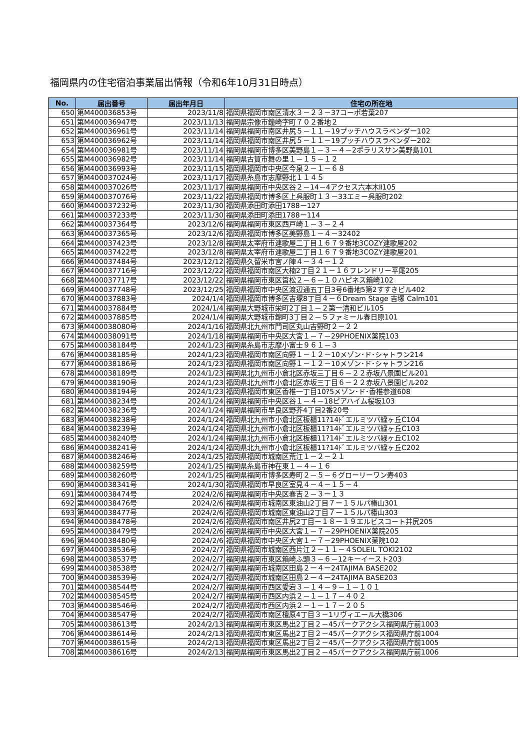福岡県内の住宅宿泊事業届出情報（令和6年10月31日時点）
| No. | 届出番号 | 届出年月日 | 住宅の所在地 |
| --- | --- | --- | --- |
| 650 | 第M400036853号 | 2023/11/8 | 福岡県福岡市南区清水３－２３－37コーポ若葉207 |
| 651 | 第M400036947号 | 2023/11/13 | 福岡県宗像市鐘崎字町７０２番地２ |
| 652 | 第M400036961号 | 2023/11/14 | 福岡県福岡市南区井尻５－１１－19プッチハウスラベンダー102 |
| 653 | 第M400036962号 | 2023/11/14 | 福岡県福岡市南区井尻５－１１－19プッチハウスラベンダー202 |
| 654 | 第M400036981号 | 2023/11/14 | 福岡県福岡市博多区美野島１－３－４－2ポラリスサン美野島101 |
| 655 | 第M400036982号 | 2023/11/14 | 福岡県古賀市舞の里１－１５－１２ |
| 656 | 第M400036993号 | 2023/11/15 | 福岡県福岡市中央区今泉２－１－６８ |
| 657 | 第M400037024号 | 2023/11/17 | 福岡県糸島市志摩野北１１４５ |
| 658 | 第M400037026号 | 2023/11/17 | 福岡県福岡市中央区谷２－14－4アクセス六本木Ⅱ105 |
| 659 | 第M400037076号 | 2023/11/22 | 福岡県福岡市博多区上呉服町１３－33エミー呉服町202 |
| 660 | 第M400037232号 | 2023/11/30 | 福岡県添田町添田1788ー127 |
| 661 | 第M400037233号 | 2023/11/30 | 福岡県添田町添田1788ー114 |
| 662 | 第M400037364号 | 2023/12/6 | 福岡県福岡市東区西戸崎１－３－２４ |
| 663 | 第M400037365号 | 2023/12/6 | 福岡県福岡市博多区美野島１－４－32402 |
| 664 | 第M400037423号 | 2023/12/8 | 福岡県太宰府市連歌屋二丁目１６７９番地3COZY連歌屋202 |
| 665 | 第M400037422号 | 2023/12/8 | 福岡県太宰府市連歌屋二丁目１６７９番地3COZY連歌屋201 |
| 666 | 第M400037484号 | 2023/12/12 | 福岡県久留米市宮ノ陣４－３４－１２ |
| 667 | 第M400037716号 | 2023/12/22 | 福岡県福岡市南区大楠2丁目２１－１６フレンドリー平尾205 |
| 668 | 第M400037717号 | 2023/12/22 | 福岡県福岡市東区筥松２－６－１０ハピネス箱崎102 |
| 669 | 第M400037748号 | 2023/12/25 | 福岡県福岡市中央区渡辺通五丁目3号6番地5第2すすきビル402 |
| 670 | 第M400037883号 | 2024/1/4 | 福岡県福岡市博多区吉塚8丁目４－６Dream Stage 吉塚 Calm101 |
| 671 | 第M400037884号 | 2024/1/4 | 福岡県大野城市栄町2丁目１－２第一清和ビル105 |
| 672 | 第M400037885号 | 2024/1/4 | 福岡県大野城市錦町3丁目２－５ファミール春日原101 |
| 673 | 第M400038080号 | 2024/1/16 | 福岡県北九州市門司区丸山吉野町２－２２ |
| 674 | 第M400038091号 | 2024/1/18 | 福岡県福岡市中央区大宮１－７－29PHOENIX薬院103 |
| 675 | 第M400038184号 | 2024/1/23 | 福岡県糸島市志摩小富士９６１－３ |
| 676 | 第M400038185号 | 2024/1/23 | 福岡県福岡市南区向野１－１２－10メゾン･ド･シャトラン214 |
| 677 | 第M400038186号 | 2024/1/23 | 福岡県福岡市南区向野１－１２－10メゾン･ド･シャトラン216 |
| 678 | 第M400038189号 | 2024/1/23 | 福岡県北九州市小倉北区赤坂三丁目６－２２赤坂八景園ビル201 |
| 679 | 第M400038190号 | 2024/1/23 | 福岡県北九州市小倉北区赤坂三丁目６－２２赤坂八景園ビル202 |
| 680 | 第M400038194号 | 2024/1/23 | 福岡県福岡市東区香椎一丁目10?5メゾン･ド･香椎参道608 |
| 681 | 第M400038234号 | 2024/1/24 | 福岡県福岡市中央区谷１－４－18ピアハイム桜坂103 |
| 682 | 第M400038236号 | 2024/1/24 | 福岡県福岡市早良区野芥4丁目2番20号 |
| 683 | 第M400038238号 | 2024/1/24 | 福岡県北九州市小倉北区板櫃11?14ﾄﾞエルミツバ緑ヶ丘C104 |
| 684 | 第M400038239号 | 2024/1/24 | 福岡県北九州市小倉北区板櫃11?14ﾄﾞエルミツバ緑ヶ丘C103 |
| 685 | 第M400038240号 | 2024/1/24 | 福岡県北九州市小倉北区板櫃11?14ﾄﾞエルミツバ緑ヶ丘C102 |
| 686 | 第M400038241号 | 2024/1/24 | 福岡県北九州市小倉北区板櫃11?14ﾄﾞエルミツバ緑ヶ丘C202 |
| 687 | 第M400038246号 | 2024/1/25 | 福岡県福岡市城南区荒江１－２－２１ |
| 688 | 第M400038259号 | 2024/1/25 | 福岡県糸島市神在東１－４－１６ |
| 689 | 第M400038260号 | 2024/1/25 | 福岡県福岡市博多区寿町２－５－６グローリーワン寿403 |
| 690 | 第M400038341号 | 2024/1/30 | 福岡県福岡市早良区室見４－４－１５－４ |
| 691 | 第M400038474号 | 2024/2/6 | 福岡県福岡市中央区春吉２－３ー１３ |
| 692 | 第M400038476号 | 2024/2/6 | 福岡県福岡市城南区東油山2丁目７ー１５ルパ椿山301 |
| 693 | 第M400038477号 | 2024/2/6 | 福岡県福岡市城南区東油山2丁目７ー１５ルパ椿山303 |
| 694 | 第M400038478号 | 2024/2/6 | 福岡県福岡市南区井尻2丁目ー１８ー１９エルビスコート井尻205 |
| 695 | 第M400038479号 | 2024/2/6 | 福岡県福岡市中央区大宮１－７－29PHOENIX薬院205 |
| 696 | 第M400038480号 | 2024/2/6 | 福岡県福岡市中央区大宮１－７－29PHOENIX薬院102 |
| 697 | 第M400038536号 | 2024/2/7 | 福岡県福岡市城南区西片江２－１１－４SOLEIL TOKI2102 |
| 698 | 第M400038537号 | 2024/2/7 | 福岡県福岡市東区箱崎ふ頭３－６－12キーイースト203 |
| 699 | 第M400038538号 | 2024/2/7 | 福岡県福岡市城南区田島２ー４ー24TAJIMA BASE202 |
| 700 | 第M400038539号 | 2024/2/7 | 福岡県福岡市城南区田島２ー４ー24TAJIMA BASE203 |
| 701 | 第M400038544号 | 2024/2/7 | 福岡県福岡市西区愛宕３－１４－９－１－１０１ |
| 702 | 第M400038545号 | 2024/2/7 | 福岡県福岡市西区内浜２－１－１７－４０２ |
| 703 | 第M400038546号 | 2024/2/7 | 福岡県福岡市西区内浜２－１－１７－２０５ |
| 704 | 第M400038547号 | 2024/2/7 | 福岡県福岡市南区檀原4丁目３－1リヴィエール大橋306 |
| 705 | 第M400038613号 | 2024/2/13 | 福岡県福岡市東区馬出2丁目２－45パークアクシス福岡県庁前1003 |
| 706 | 第M400038614号 | 2024/2/13 | 福岡県福岡市東区馬出2丁目２－45パークアクシス福岡県庁前1004 |
| 707 | 第M400038615号 | 2024/2/13 | 福岡県福岡市東区馬出2丁目２－45パークアクシス福岡県庁前1005 |
| 708 | 第M400038616号 | 2024/2/13 | 福岡県福岡市東区馬出2丁目２－45パークアクシス福岡県庁前1006 |